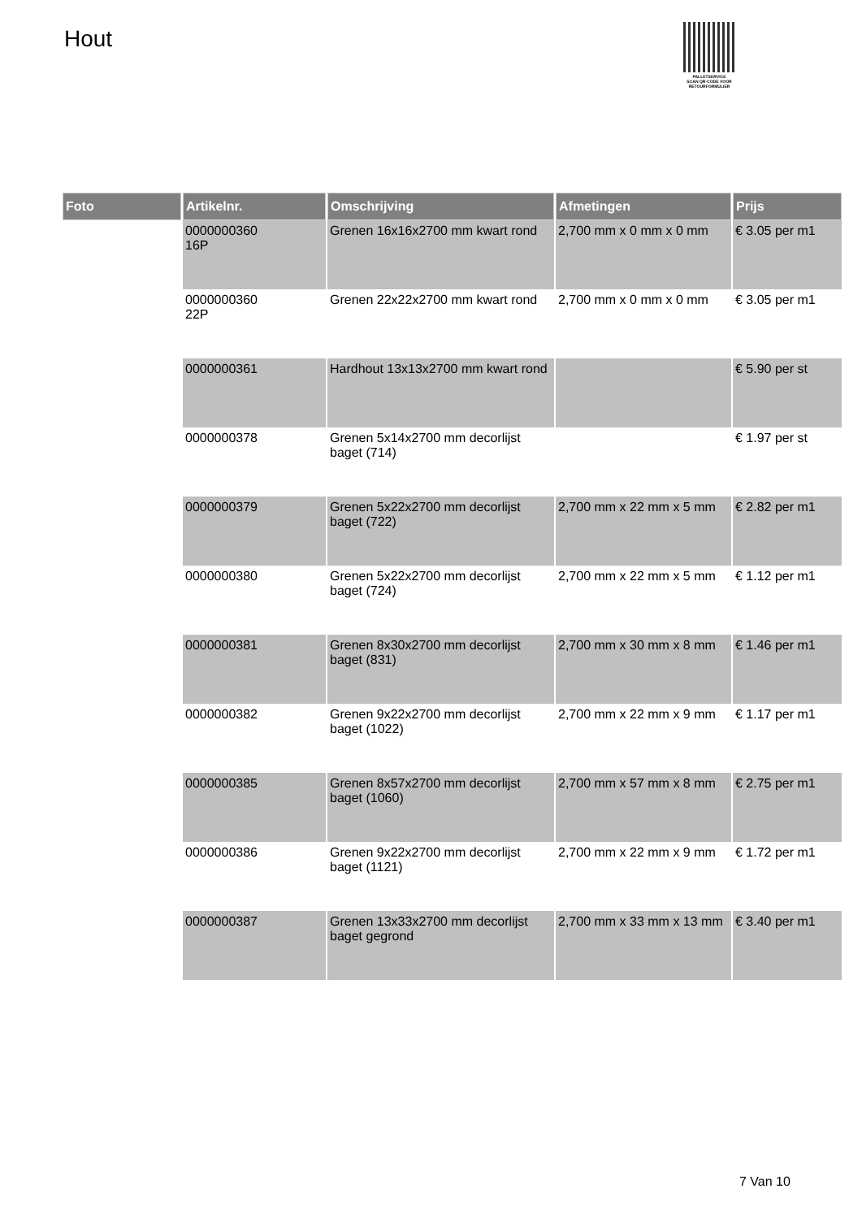Hout
PALLETSERVICE
SCAN QR-CODE VOOR RETOURFORMULIER
| Foto | Artikelnr. | Omschrijving | Afmetingen | Prijs |
| --- | --- | --- | --- | --- |
| | 0000000360 16P | Grenen 16x16x2700 mm kwart rond | 2,700 mm x 0 mm x 0 mm | € 3.05 per m1 |
| | 0000000360 22P | Grenen 22x22x2700 mm kwart rond | 2,700 mm x 0 mm x 0 mm | € 3.05 per m1 |
| | 0000000361 | Hardhout 13x13x2700 mm kwart rond | | € 5.90 per st |
| | 0000000378 | Grenen 5x14x2700 mm decorlijst baget (714) | | € 1.97 per st |
| | 0000000379 | Grenen 5x22x2700 mm decorlijst baget (722) | 2,700 mm x 22 mm x 5 mm | € 2.82 per m1 |
| | 0000000380 | Grenen 5x22x2700 mm decorlijst baget (724) | 2,700 mm x 22 mm x 5 mm | € 1.12 per m1 |
| | 0000000381 | Grenen 8x30x2700 mm decorlijst baget (831) | 2,700 mm x 30 mm x 8 mm | € 1.46 per m1 |
| | 0000000382 | Grenen 9x22x2700 mm decorlijst baget (1022) | 2,700 mm x 22 mm x 9 mm | € 1.17 per m1 |
| | 0000000385 | Grenen 8x57x2700 mm decorlijst baget (1060) | 2,700 mm x 57 mm x 8 mm | € 2.75 per m1 |
| | 0000000386 | Grenen 9x22x2700 mm decorlijst baget (1121) | 2,700 mm x 22 mm x 9 mm | € 1.72 per m1 |
| | 0000000387 | Grenen 13x33x2700 mm decorlijst baget gegrond | 2,700 mm x 33 mm x 13 mm | € 3.40 per m1 |
7 Van 10